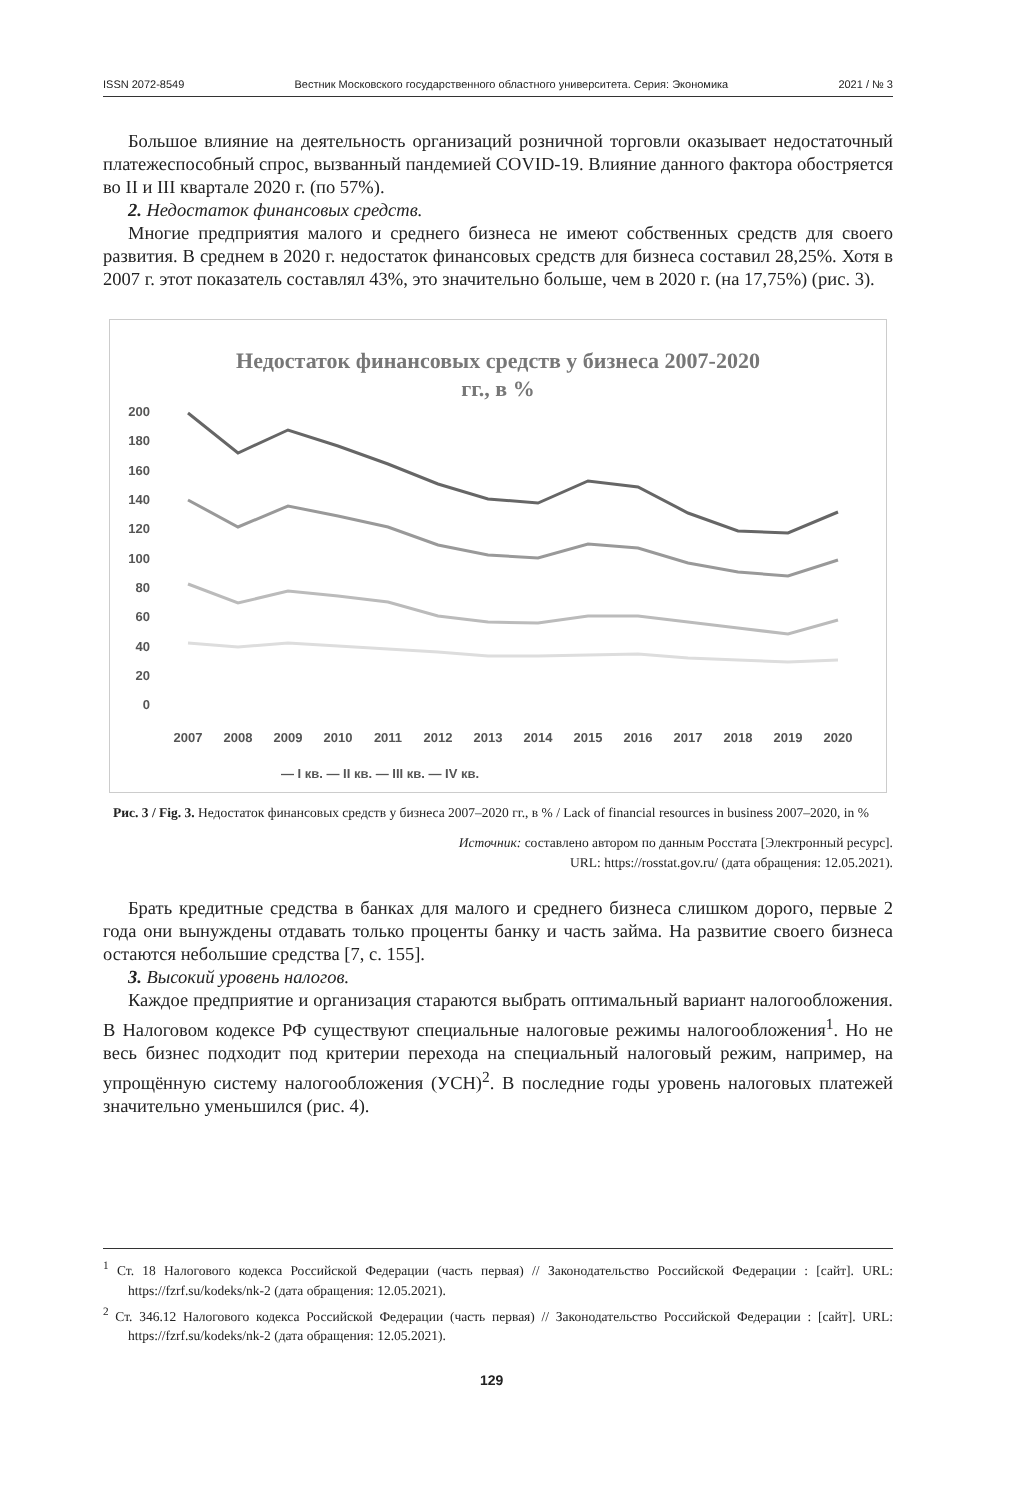ISSN 2072-8549 Вестник Московского государственного областного университета. Серия: Экономика 2021 / № 3
Большое влияние на деятельность организаций розничной торговли оказывает недостаточный платежеспособный спрос, вызванный пандемией COVID-19. Влияние данного фактора обостряется во II и III квартале 2020 г. (по 57%).
2. Недостаток финансовых средств.
Многие предприятия малого и среднего бизнеса не имеют собственных средств для своего развития. В среднем в 2020 г. недостаток финансовых средств для бизнеса составил 28,25%. Хотя в 2007 г. этот показатель составлял 43%, это значительно больше, чем в 2020 г. (на 17,75%) (рис. 3).
Недостаток финансовых средств у бизнеса 2007-2020
гг., в %
200
180
160
140
120
100
80
60
40
20
0
2007
2008
2009
2010
2011
2012
2013
2014
2015
2016
2017
2018
2019
2020
— I кв. — II кв. — III кв. — IV кв.
Рис. 3 / Fig. 3. Недостаток финансовых средств у бизнеса 2007–2020 гг., в % / Lack of financial resources in business 2007–2020, in %
Источник: составлено автором по данным Росстата [Электронный ресурс].
URL: https://rosstat.gov.ru/ (дата обращения: 12.05.2021).
Брать кредитные средства в банках для малого и среднего бизнеса слишком дорого, первые 2 года они вынуждены отдавать только проценты банку и часть займа. На развитие своего бизнеса остаются небольшие средства [7, с. 155].
3. Высокий уровень налогов.
Каждое предприятие и организация стараются выбрать оптимальный вариант налогообложения. В Налоговом кодексе РФ существуют специальные налоговые режимы налогообложения<sup>1</sup>. Но не весь бизнес подходит под критерии перехода на специальный налоговый режим, например, на упрощённую систему налогообложения (УСН)<sup>2</sup>. В последние годы уровень налоговых платежей значительно уменьшился (рис. 4).
<sup>1</sup> Ст. 18 Налогового кодекса Российской Федерации (часть первая) // Законодательство Российской Федерации : [сайт]. URL: https://fzrf.su/kodeks/nk-2 (дата обращения: 12.05.2021).
<sup>2</sup> Ст. 346.12 Налогового кодекса Российской Федерации (часть первая) // Законодательство Российской Федерации : [сайт]. URL: https://fzrf.su/kodeks/nk-2 (дата обращения: 12.05.2021).
129